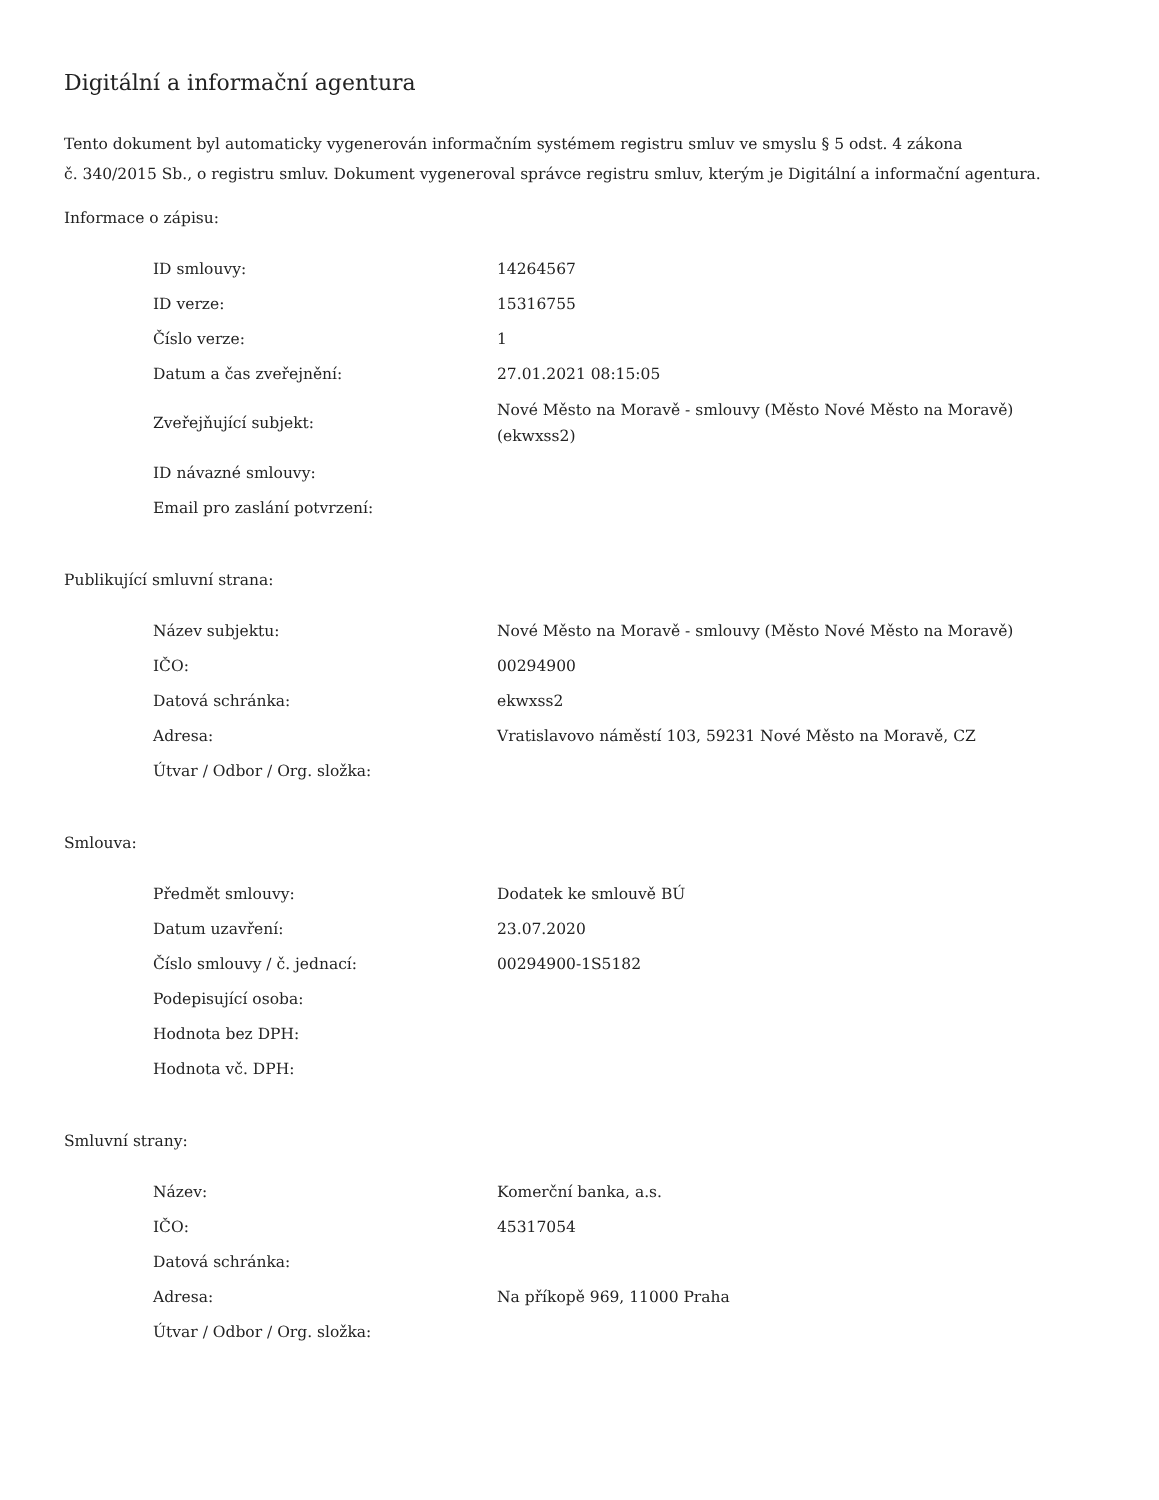Digitální a informační agentura
Tento dokument byl automaticky vygenerován informačním systémem registru smluv ve smyslu § 5 odst. 4 zákona
č. 340/2015 Sb., o registru smluv. Dokument vygeneroval správce registru smluv, kterým je Digitální a informační agentura.
Informace o zápisu:
| ID smlouvy: | 14264567 |
| ID verze: | 15316755 |
| Číslo verze: | 1 |
| Datum a čas zveřejnění: | 27.01.2021 08:15:05 |
| Zveřejňující subjekt: | Nové Město na Moravě - smlouvy (Město Nové Město na Moravě) (ekwxss2) |
| ID návazné smlouvy: | |
| Email pro zaslání potvrzení: | |
Publikující smluvní strana:
| Název subjektu: | Nové Město na Moravě - smlouvy (Město Nové Město na Moravě) |
| IČO: | 00294900 |
| Datová schránka: | ekwxss2 |
| Adresa: | Vratislavovo náměstí 103, 59231 Nové Město na Moravě, CZ |
| Útvar / Odbor / Org. složka: | |
Smlouva:
| Předmět smlouvy: | Dodatek ke smlouvě BÚ |
| Datum uzavření: | 23.07.2020 |
| Číslo smlouvy / č. jednací: | 00294900-1S5182 |
| Podepisující osoba: | |
| Hodnota bez DPH: | |
| Hodnota vč. DPH: | |
Smluvní strany:
| Název: | Komerční banka, a.s. |
| IČO: | 45317054 |
| Datová schránka: | |
| Adresa: | Na příkopě 969, 11000 Praha |
| Útvar / Odbor / Org. složka: | |